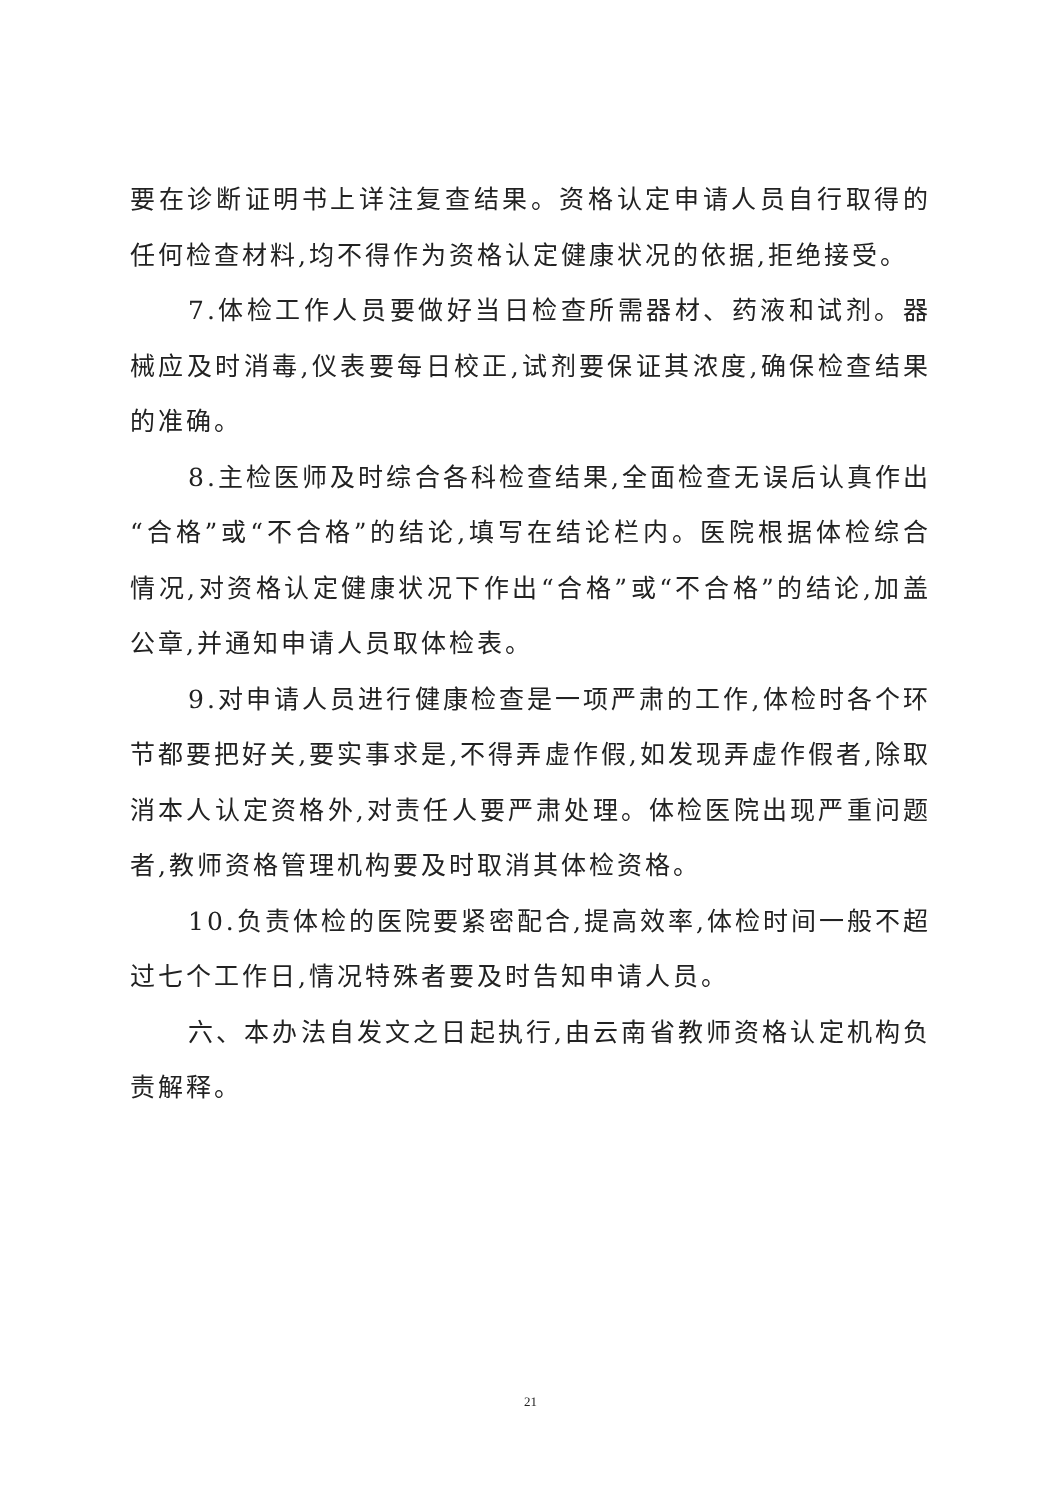要在诊断证明书上详注复查结果。资格认定申请人员自行取得的任何检查材料,均不得作为资格认定健康状况的依据,拒绝接受。
7.体检工作人员要做好当日检查所需器材、药液和试剂。器械应及时消毒,仪表要每日校正,试剂要保证其浓度,确保检查结果的准确。
8.主检医师及时综合各科检查结果,全面检查无误后认真作出“合格”或“不合格”的结论,填写在结论栏内。医院根据体检综合情况,对资格认定健康状况下作出“合格”或“不合格”的结论,加盖公章,并通知申请人员取体检表。
9.对申请人员进行健康检查是一项严肃的工作,体检时各个环节都要把好关,要实事求是,不得弄虚作假,如发现弄虚作假者,除取消本人认定资格外,对责任人要严肃处理。体检医院出现严重问题者,教师资格管理机构要及时取消其体检资格。
10.负责体检的医院要紧密配合,提高效率,体检时间一般不超过七个工作日,情况特殊者要及时告知申请人员。
六、本办法自发文之日起执行,由云南省教师资格认定机构负责解释。
21